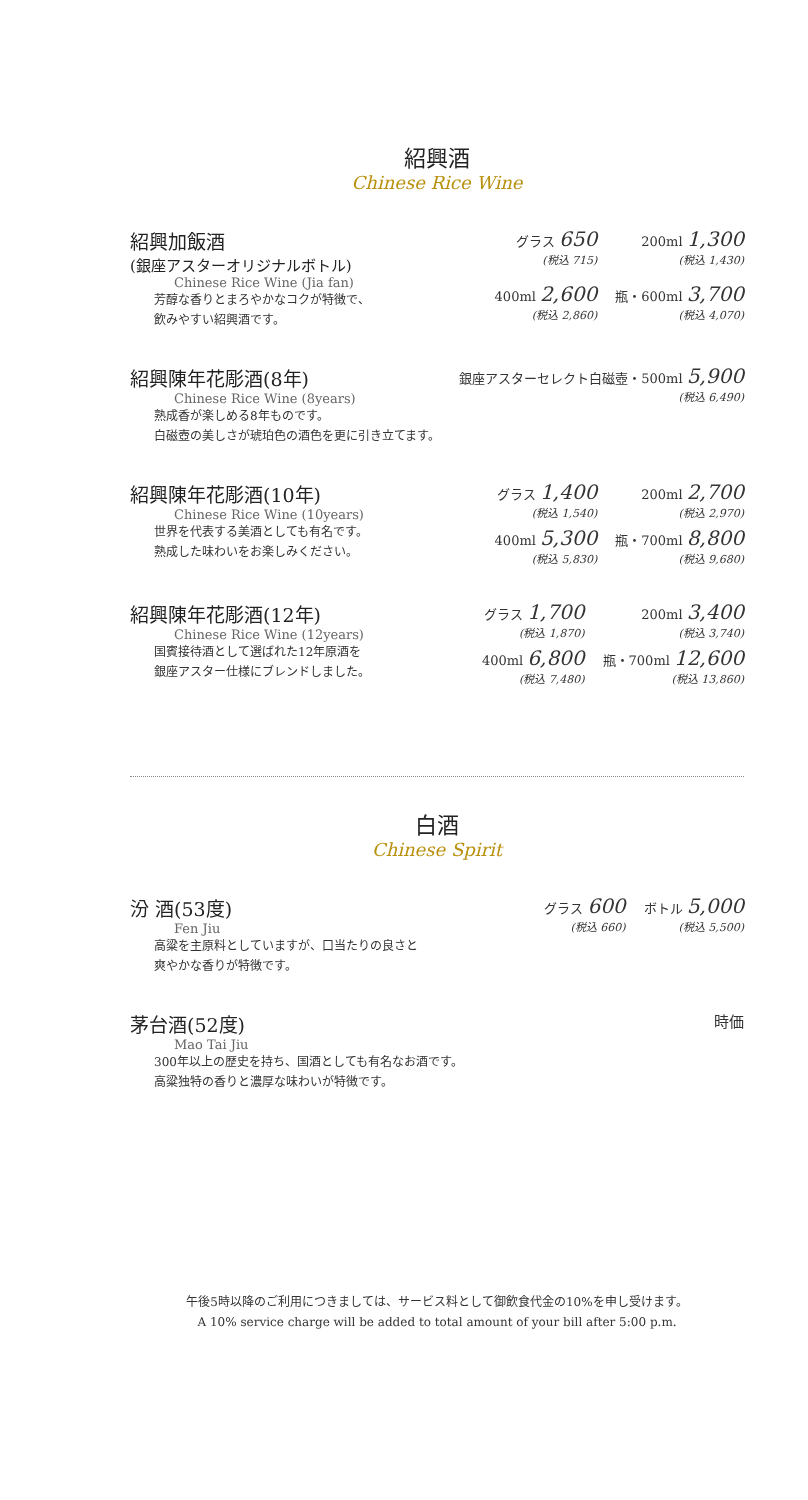紹興酒
Chinese Rice Wine
紹興加飯酒
(銀座アスターオリジナルボトル)
Chinese Rice Wine (Jia fan)
芳醇な香りとまろやかなコクが特徴で、
飲みやすい紹興酒です。
グラス 650
(税込 715)
200ml 1,300
(税込 1,430)
400ml 2,600
(税込 2,860)
瓶・600ml 3,700
(税込 4,070)
紹興陳年花彫酒(8年)
Chinese Rice Wine (8years)
熟成香が楽しめる8年ものです。
白磁壺の美しさが琥珀色の酒色を更に引き立てます。
銀座アスターセレクト白磁壺・500ml 5,900
(税込 6,490)
紹興陳年花彫酒(10年)
Chinese Rice Wine (10years)
世界を代表する美酒としても有名です。
熟成した味わいをお楽しみください。
グラス 1,400
(税込 1,540)
200ml 2,700
(税込 2,970)
400ml 5,300
(税込 5,830)
瓶・700ml 8,800
(税込 9,680)
紹興陳年花彫酒(12年)
Chinese Rice Wine (12years)
国賓接待酒として選ばれた12年原酒を
銀座アスター仕様にブレンドしました。
グラス 1,700
(税込 1,870)
200ml 3,400
(税込 3,740)
400ml 6,800
(税込 7,480)
瓶・700ml 12,600
(税込 13,860)
白酒
Chinese Spirit
汾 酒(53度)
Fen Jiu
高粱を主原料としていますが、口当たりの良さと
爽やかな香りが特徴です。
グラス 600
(税込 660)
ボトル 5,000
(税込 5,500)
茅台酒(52度)
Mao Tai Jiu
300年以上の歴史を持ち、国酒としても有名なお酒です。
高粱独特の香りと濃厚な味わいが特徴です。
時価
午後5時以降のご利用につきましては、サービス料として御飲食代金の10%を申し受けます。
A 10% service charge will be added to total amount of your bill after 5:00 p.m.